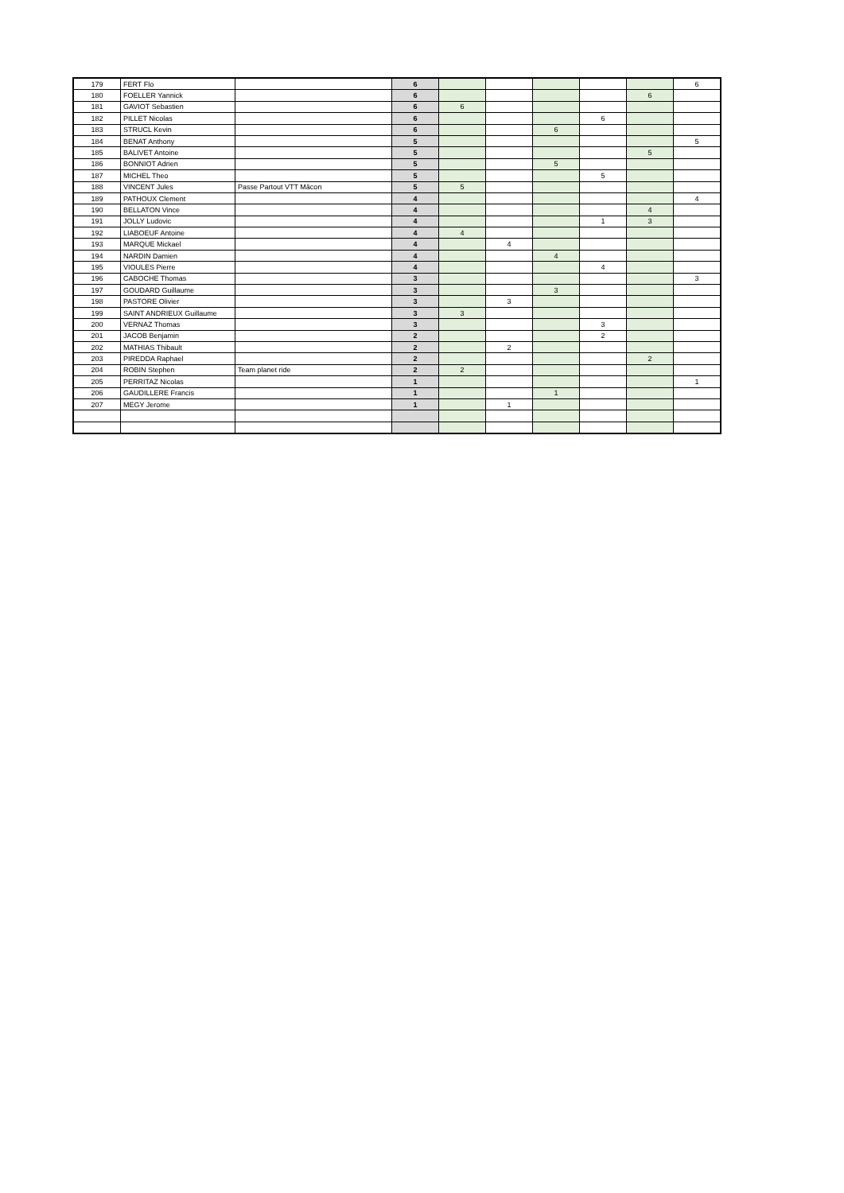| 179 | FERT Flo | | 6 | | | | | | 6 |
| 180 | FOELLER Yannick | | 6 | | | | | 6 | |
| 181 | GAVIOT Sebastien | | 6 | 6 | | | | | |
| 182 | PILLET Nicolas | | 6 | | | | 6 | | |
| 183 | STRUCL Kevin | | 6 | | | 6 | | | |
| 184 | BENAT Anthony | | 5 | | | | | | 5 |
| 185 | BALIVET Antoine | | 5 | | | | | 5 | |
| 186 | BONNIOT Adrien | | 5 | | | 5 | | | |
| 187 | MICHEL Theo | | 5 | | | | 5 | | |
| 188 | VINCENT Jules | Passe Partout VTT Mâcon | 5 | 5 | | | | | |
| 189 | PATHOUX Clement | | 4 | | | | | | 4 |
| 190 | BELLATON Vince | | 4 | | | | | 4 | |
| 191 | JOLLY Ludovic | | 4 | | | | 1 | 3 | |
| 192 | LIABOEUF Antoine | | 4 | 4 | | | | | |
| 193 | MARQUE Mickael | | 4 | | 4 | | | | |
| 194 | NARDIN Damien | | 4 | | | 4 | | | |
| 195 | VIOULES Pierre | | 4 | | | | 4 | | |
| 196 | CABOCHE Thomas | | 3 | | | | | | 3 |
| 197 | GOUDARD Guillaume | | 3 | | | 3 | | | |
| 198 | PASTORE Olivier | | 3 | | 3 | | | | |
| 199 | SAINT ANDRIEUX Guillaume | | 3 | 3 | | | | | |
| 200 | VERNAZ Thomas | | 3 | | | | 3 | | |
| 201 | JACOB Benjamin | | 2 | | | | 2 | | |
| 202 | MATHIAS Thibault | | 2 | | 2 | | | | |
| 203 | PIREDDA Raphael | | 2 | | | | | 2 | |
| 204 | ROBIN Stephen | Team planet ride | 2 | 2 | | | | | |
| 205 | PERRITAZ Nicolas | | 1 | | | | | | 1 |
| 206 | GAUDILLERE Francis | | 1 | | | 1 | | | |
| 207 | MEGY Jerome | | 1 | | 1 | | | | |